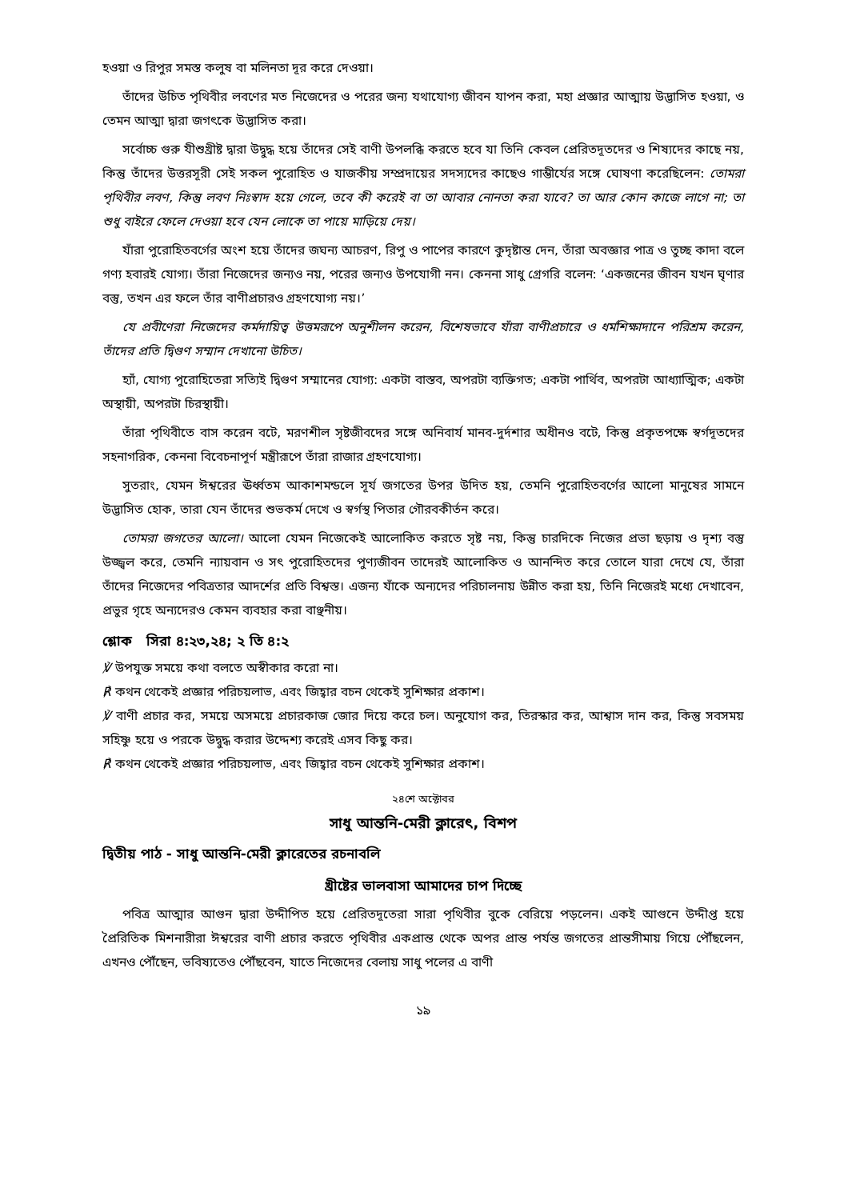হওয়া ও রিপুর সমস্ত কলুষ বা মলিনতা দূর করে দেওয়া।
তাঁদের উচিত পৃথিবীর লবণের মত নিজেদের ও পরের জন্য যথাযোগ্য জীবন যাপন করা, মহা প্রজ্ঞার আত্মায় উদ্ভাসিত হওয়া, ও তেমন আত্মা দ্বারা জগৎকে উদ্ভাসিত করা।
সর্বোচ্চ গুরু যীশুখ্রীষ্ট দ্বারা উদ্বুদ্ধ হয়ে তাঁদের সেই বাণী উপলব্ধি করতে হবে যা তিনি কেবল প্রেরিতদূতদের ও শিষ্যদের কাছে নয়, কিন্তু তাঁদের উত্তরসূরী সেই সকল পুরোহিত ও যাজকীয় সম্প্রদায়ের সদস্যদের কাছেও গাম্ভীর্যের সঙ্গে ঘোষণা করেছিলেন: তোমরা পৃথিবীর লবণ, কিন্তু লবণ নিঃস্বাদ হয়ে গেলে, তবে কী করেই বা তা আবার নোনতা করা যাবে? তা আর কোন কাজে লাগে না; তা শুধু বাইরে ফেলে দেওয়া হবে যেন লোকে তা পায়ে মাড়িয়ে দেয়।
যাঁরা পুরোহিতবর্গের অংশ হয়ে তাঁদের জঘন্য আচরণ, রিপু ও পাপের কারণে কুদৃষ্টান্ত দেন, তাঁরা অবজ্ঞার পাত্র ও তুচ্ছ কাদা বলে গণ্য হবারই যোগ্য। তাঁরা নিজেদের জন্যও নয়, পরের জন্যও উপযোগী নন। কেননা সাধু গ্রেগরি বলেন: ‘একজনের জীবন যখন ঘৃণার বস্তু, তখন এর ফলে তাঁর বাণীপ্রচারও গ্রহণযোগ্য নয়।’
যে প্রবীণেরা নিজেদের কর্মদায়িত্ব উত্তমরূপে অনুশীলন করেন, বিশেষভাবে যাঁরা বাণীপ্রচারে ও ধর্মশিক্ষাদানে পরিশ্রম করেন, তাঁদের প্রতি দ্বিগুণ সম্মান দেখানো উচিত।
হ্যাঁ, যোগ্য পুরোহিতেরা সত্যিই দ্বিগুণ সম্মানের যোগ্য: একটা বাস্তব, অপরটা ব্যক্তিগত; একটা পার্থিব, অপরটা আধ্যাত্মিক; একটা অস্থায়ী, অপরটা চিরস্থায়ী।
তাঁরা পৃথিবীতে বাস করেন বটে, মরণশীল সৃষ্টজীবদের সঙ্গে অনিবার্য মানব-দুর্দশার অধীনও বটে, কিন্তু প্রকৃতপক্ষে স্বর্গদূতদের সহনাগরিক, কেননা বিবেচনাপূর্ণ মন্ত্রীরূপে তাঁরা রাজার গ্রহণযোগ্য।
সুতরাং, যেমন ঈশ্বরের ঊর্ধ্বতম আকাশমন্ডলে সূর্য জগতের উপর উদিত হয়, তেমনি পুরোহিতবর্গের আলো মানুষের সামনে উদ্ভাসিত হোক, তারা যেন তাঁদের শুভকর্ম দেখে ও স্বর্গস্থ পিতার গৌরবকীর্তন করে।
তোমরা জগতের আলো। আলো যেমন নিজেকেই আলোকিত করতে সৃষ্ট নয়, কিন্তু চারদিকে নিজের প্রভা ছড়ায় ও দৃশ্য বস্তু উজ্জ্বল করে, তেমনি ন্যায়বান ও সৎ পুরোহিতদের পুণ্যজীবন তাদেরই আলোকিত ও আনন্দিত করে তোলে যারা দেখে যে, তাঁরা তাঁদের নিজেদের পবিত্রতার আদর্শের প্রতি বিশ্বস্ত। এজন্য যাঁকে অন্যদের পরিচালনায় উন্নীত করা হয়, তিনি নিজেরই মধ্যে দেখাবেন, প্রভুর গৃহে অন্যদেরও কেমন ব্যবহার করা বাঞ্ছনীয়।
শ্লোক সিরা ৪:২৩,২৪; ২ তি ৪:২
℣ উপযুক্ত সময়ে কথা বলতে অস্বীকার করো না।
℟ কথন থেকেই প্রজ্ঞার পরিচয়লাভ, এবং জিহ্বার বচন থেকেই সুশিক্ষার প্রকাশ।
℣ বাণী প্রচার কর, সময়ে অসময়ে প্রচারকাজ জোর দিয়ে করে চল। অনুযোগ কর, তিরস্কার কর, আশ্বাস দান কর, কিন্তু সবসময় সহিষ্ণু হয়ে ও পরকে উদ্বুদ্ধ করার উদ্দেশ্য করেই এসব কিছু কর।
℟ কথন থেকেই প্রজ্ঞার পরিচয়লাভ, এবং জিহ্বার বচন থেকেই সুশিক্ষার প্রকাশ।
২৪শে অক্টোবর
সাধু আন্তনি-মেরী ক্লারেৎ, বিশপ
দ্বিতীয় পাঠ - সাধু আন্তনি-মেরী ক্লারেতের রচনাবলি
খ্রীষ্টের ভালবাসা আমাদের চাপ দিচ্ছে
পবিত্র আত্মার আগুন দ্বারা উদ্দীপিত হয়ে প্রেরিতদূতেরা সারা পৃথিবীর বুকে বেরিয়ে পড়লেন। একই আগুনে উদ্দীপ্ত হয়ে প্রৈরিতিক মিশনারীরা ঈশ্বরের বাণী প্রচার করতে পৃথিবীর একপ্রান্ত থেকে অপর প্রান্ত পর্যন্ত জগতের প্রান্তসীমায় গিয়ে পৌঁছলেন, এখনও পৌঁছেন, ভবিষ্যতেও পৌঁছবেন, যাতে নিজেদের বেলায় সাধু পলের এ বাণী
১৯